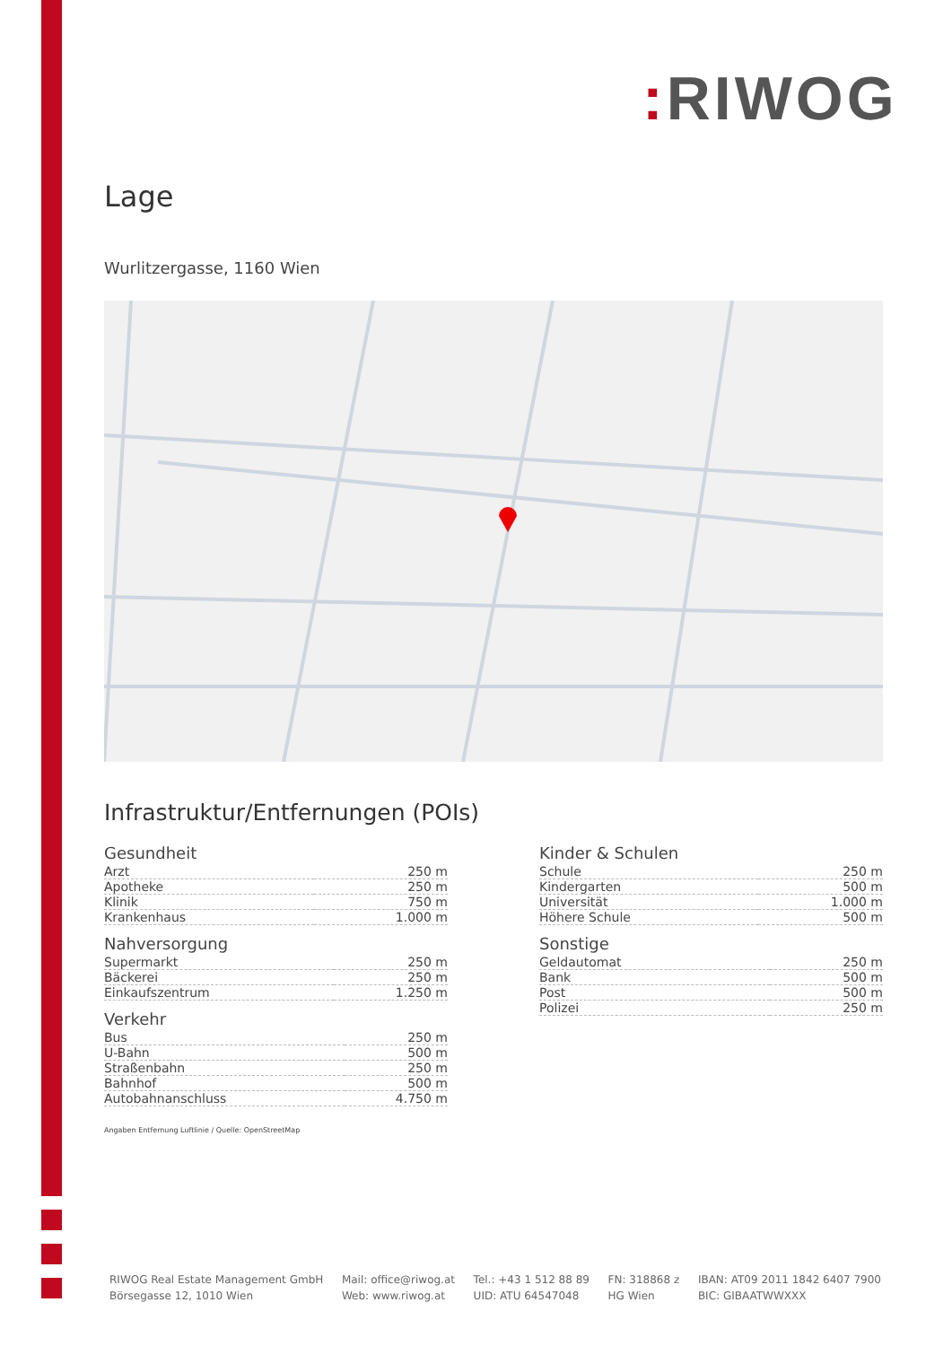: RIWOG
Lage
Wurlitzergasse, 1160 Wien
Infrastruktur/Entfernungen (POIs)
Gesundheit
| Arzt | 250 m |
| Apotheke | 250 m |
| Klinik | 750 m |
| Krankenhaus | 1.000 m |
Nahversorgung
| Supermarkt | 250 m |
| Bäckerei | 250 m |
| Einkaufszentrum | 1.250 m |
Verkehr
| Bus | 250 m |
| U-Bahn | 500 m |
| Straßenbahn | 250 m |
| Bahnhof | 500 m |
| Autobahnanschluss | 4.750 m |
Kinder & Schulen
| Schule | 250 m |
| Kindergarten | 500 m |
| Universität | 1.000 m |
| Höhere Schule | 500 m |
Sonstige
| Geldautomat | 250 m |
| Bank | 500 m |
| Post | 500 m |
| Polizei | 250 m |
Angaben Entfernung Luftlinie / Quelle: OpenStreetMap
RIWOG Real Estate Management GmbH
Börsegasse 12, 1010 Wien
Mail: office@riwog.at
Web: www.riwog.at
Tel.: +43 1 512 88 89
UID: ATU 64547048
FN: 318868 z
HG Wien
IBAN: AT09 2011 1842 6407 7900
BIC: GIBAATWWXXX